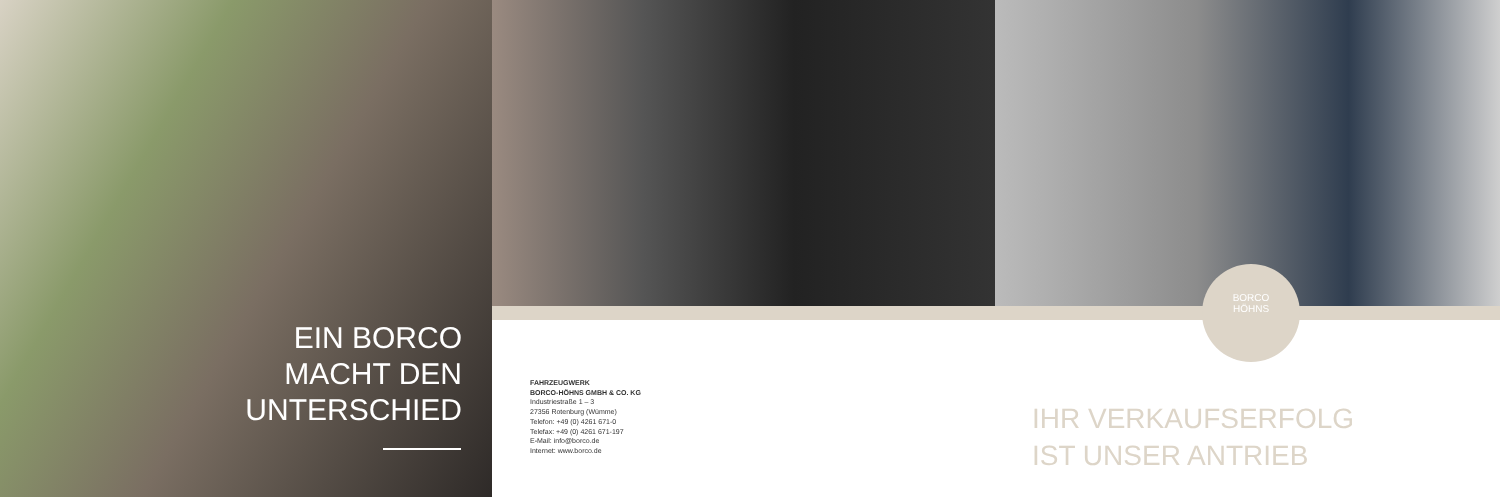BORCO
HÖHNS
EIN BORCO
MACHT DEN
UNTERSCHIED
FAHRZEUGWERK
BORCO-HÖHNS GMBH & CO. KG
Industriestraße 1 – 3
27356 Rotenburg (Wümme)
Telefon: +49 (0) 4261 671-0
Telefax: +49 (0) 4261 671-197
E-Mail: info@borco.de
Internet: www.borco.de
IHR VERKAUFSERFOLG
IST UNSER ANTRIEB